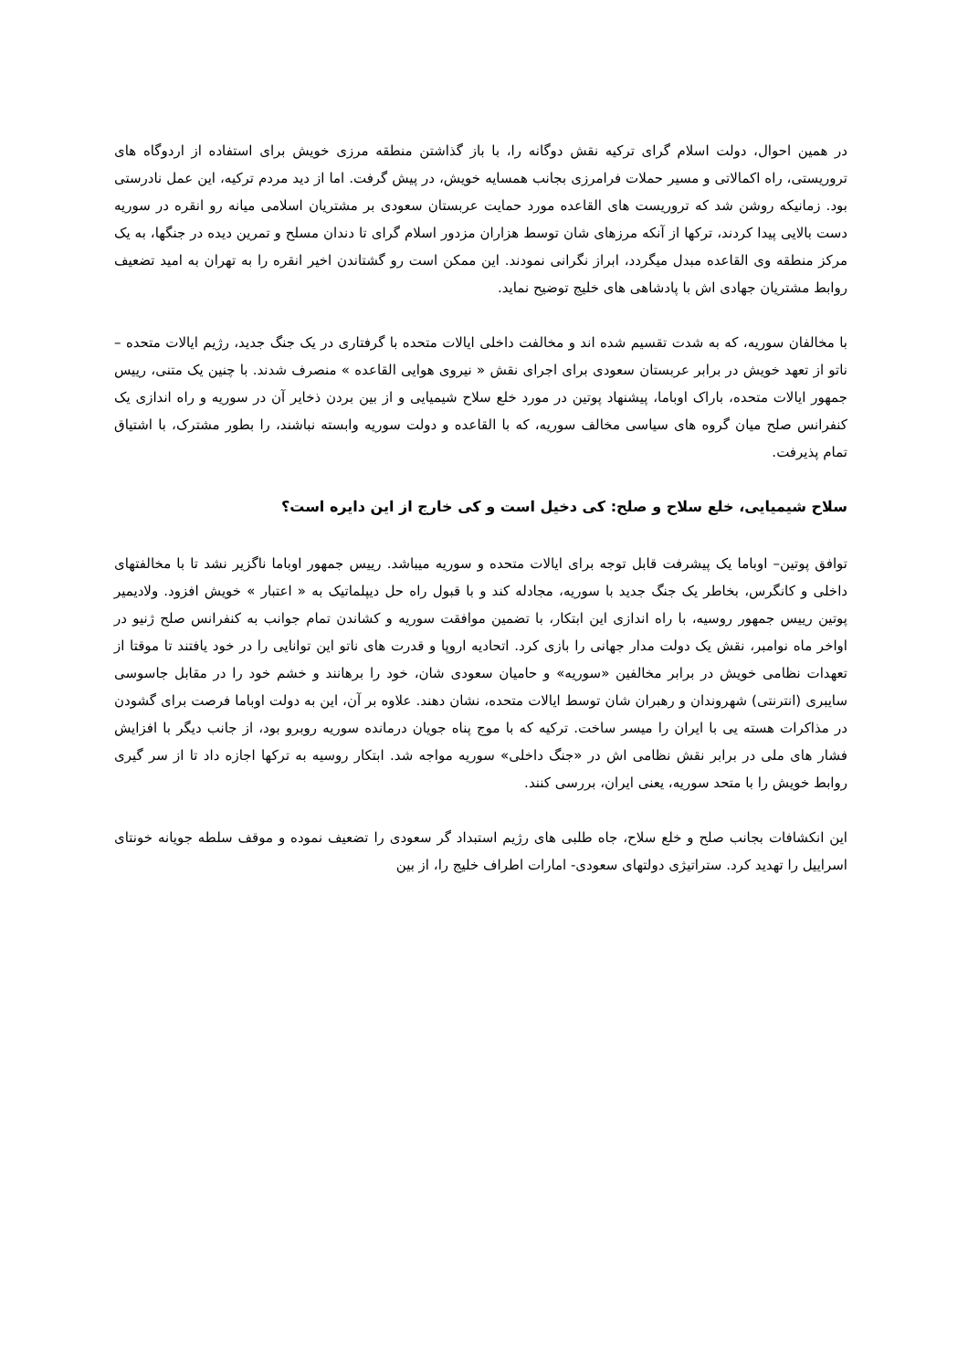در همین احوال، دولت اسلام گرای ترکیه نقش دوگانه را، با باز گذاشتن منطقه مرزی خویش برای استفاده از اردوگاه های تروریستی، راه اکمالاتی و مسیر حملات فرامرزی بجانب همسایه خویش، در پیش گرفت. اما از دید مردم ترکیه، این عمل نادرستی بود. زمانیکه روشن شد که تروریست های القاعده مورد حمایت عربستان سعودی بر مشتریان اسلامی میانه رو انقره در سوریه دست بالایی پیدا کردند، ترکها از آنکه مرزهای شان توسط هزاران مزدور اسلام گرای تا دندان مسلح و تمرین دیده در جنگها، به یک مرکز منطقه وی القاعده مبدل میگردد، ابراز نگرانی نمودند. این ممکن است رو گشتاندن اخیر انقره را به تهران به امید تضعیف روابط مشتریان جهادی اش با پادشاهی های خلیج توضیح نماید.
با مخالفان سوریه، که به شدت تقسیم شده اند و مخالفت داخلی ایالات متحده با گرفتاری در یک جنگ جدید، رژیم ایالات متحده – ناتو از تعهد خویش در برابر عربستان سعودی برای اجرای نقش « نیروی هوایی القاعده » منصرف شدند. با چنین یک متنی، رییس جمهور ایالات متحده، باراک اوباما، پیشنهاد پوتین در مورد خلع سلاح شیمیایی و از بین بردن ذخایر آن در سوریه و راه اندازی یک کنفرانس صلح میان گروه های سیاسی مخالف سوریه، که با القاعده و دولت سوریه وابسته نباشند، را بطور مشترک، با اشتیاق تمام پذیرفت.
سلاح شیمیایی، خلع سلاح و صلح: کی دخیل است و کی خارج از این دایره است؟
توافق پوتین– اوباما یک پیشرفت قابل توجه برای ایالات متحده و سوریه میباشد. رییس جمهور اوباما ناگزیر نشد تا با مخالفتهای داخلی و کانگرس، بخاطر یک جنگ جدید با سوریه، مجادله کند و با قبول راه حل دیپلماتیک به « اعتبار » خویش افزود. ولادیمیر پوتین رییس جمهور روسیه، با راه اندازی این ابتکار، با تضمین موافقت سوریه و کشاندن تمام جوانب به کنفرانس صلح ژنیو در اواخر ماه نوامبر، نقش یک دولت مدار جهانی را بازی کرد. اتحادیه اروپا و قدرت های ناتو این توانایی را در خود یافتند تا موقتا از تعهدات نظامی خویش در برابر مخالفین «سوریه» و حامیان سعودی شان، خود را برهانند و خشم خود را در مقابل جاسوسی سایبری (انترنتی) شهروندان و رهبران شان توسط ایالات متحده، نشان دهند. علاوه بر آن، این به دولت اوباما فرصت برای گشودن در مذاکرات هسته یی با ایران را میسر ساخت. ترکیه که با موج پناه جویان درمانده سوریه روبرو بود، از جانب دیگر با افزایش فشار های ملی در برابر نقش نظامی اش در «جنگ داخلی» سوریه مواجه شد. ابتکار روسیه به ترکها اجازه داد تا از سر گیری روابط خویش را با متحد سوریه، یعنی ایران، بررسی کنند.
این انکشافات بجانب صلح و خلع سلاح، جاه طلبی های رژیم استبداد گر سعودی را تضعیف نموده و موقف سلطه جویانه خونتای اسراییل را تهدید کرد. ستراتیژی دولتهای سعودی- امارات اطراف خلیج را، از بین